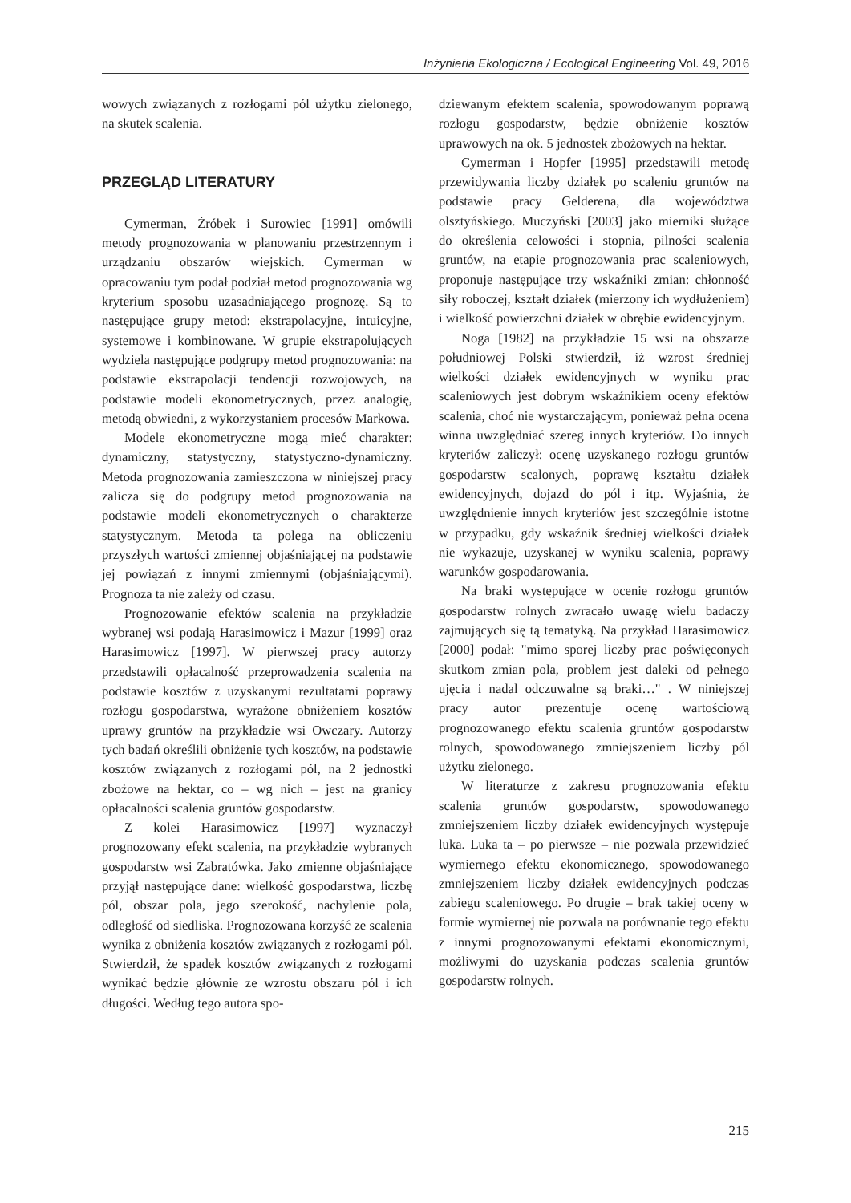Inżynieria Ekologiczna / Ecological Engineering Vol. 49, 2016
wowych związanych z rozłogami pól użytku zielonego, na skutek scalenia.
PRZEGLĄD LITERATURY
Cymerman, Żróbek i Surowiec [1991] omówili metody prognozowania w planowaniu przestrzennym i urządzaniu obszarów wiejskich. Cymerman w opracowaniu tym podał podział metod prognozowania wg kryterium sposobu uzasadniającego prognozę. Są to następujące grupy metod: ekstrapolacyjne, intuicyjne, systemowe i kombinowane. W grupie ekstrapolujących wydziela następujące podgrupy metod prognozowania: na podstawie ekstrapolacji tendencji rozwojowych, na podstawie modeli ekonometrycznych, przez analogię, metodą obwiedni, z wykorzystaniem procesów Markowa.
Modele ekonometryczne mogą mieć charakter: dynamiczny, statystyczny, statystyczno-dynamiczny. Metoda prognozowania zamieszczona w niniejszej pracy zalicza się do podgrupy metod prognozowania na podstawie modeli ekonometrycznych o charakterze statystycznym. Metoda ta polega na obliczeniu przyszłych wartości zmiennej objaśniającej na podstawie jej powiązań z innymi zmiennymi (objaśniającymi). Prognoza ta nie zależy od czasu.
Prognozowanie efektów scalenia na przykładzie wybranej wsi podają Harasimowicz i Mazur [1999] oraz Harasimowicz [1997]. W pierwszej pracy autorzy przedstawili opłacalność przeprowadzenia scalenia na podstawie kosztów z uzyskanymi rezultatami poprawy rozłogu gospodarstwa, wyrażone obniżeniem kosztów uprawy gruntów na przykładzie wsi Owczary. Autorzy tych badań określili obniżenie tych kosztów, na podstawie kosztów związanych z rozłogami pól, na 2 jednostki zbożowe na hektar, co – wg nich – jest na granicy opłacalności scalenia gruntów gospodarstw.
Z kolei Harasimowicz [1997] wyznaczył prognozowany efekt scalenia, na przykładzie wybranych gospodarstw wsi Zabratówka. Jako zmienne objaśniające przyjął następujące dane: wielkość gospodarstwa, liczbę pól, obszar pola, jego szerokość, nachylenie pola, odległość od siedliska. Prognozowana korzyść ze scalenia wynika z obniżenia kosztów związanych z rozłogami pól. Stwierdził, że spadek kosztów związanych z rozłogami wynikać będzie głównie ze wzrostu obszaru pól i ich długości. Według tego autora spo-
dziewanym efektem scalenia, spowodowanym poprawą rozłogu gospodarstw, będzie obniżenie kosztów uprawowych na ok. 5 jednostek zbożowych na hektar.
Cymerman i Hopfer [1995] przedstawili metodę przewidywania liczby działek po scaleniu gruntów na podstawie pracy Gelderena, dla województwa olsztyńskiego. Muczyński [2003] jako mierniki służące do określenia celowości i stopnia, pilności scalenia gruntów, na etapie prognozowania prac scaleniowych, proponuje następujące trzy wskaźniki zmian: chłonność siły roboczej, kształt działek (mierzony ich wydłużeniem) i wielkość powierzchni działek w obrębie ewidencyjnym.
Noga [1982] na przykładzie 15 wsi na obszarze południowej Polski stwierdził, iż wzrost średniej wielkości działek ewidencyjnych w wyniku prac scaleniowych jest dobrym wskaźnikiem oceny efektów scalenia, choć nie wystarczającym, ponieważ pełna ocena winna uwzględniać szereg innych kryteriów. Do innych kryteriów zaliczył: ocenę uzyskanego rozłogu gruntów gospodarstw scalonych, poprawę kształtu działek ewidencyjnych, dojazd do pól i itp. Wyjaśnia, że uwzględnienie innych kryteriów jest szczególnie istotne w przypadku, gdy wskaźnik średniej wielkości działek nie wykazuje, uzyskanej w wyniku scalenia, poprawy warunków gospodarowania.
Na braki występujące w ocenie rozłogu gruntów gospodarstw rolnych zwracało uwagę wielu badaczy zajmujących się tą tematyką. Na przykład Harasimowicz [2000] podał: "mimo sporej liczby prac poświęconych skutkom zmian pola, problem jest daleki od pełnego ujęcia i nadal odczuwalne są braki…" . W niniejszej pracy autor prezentuje ocenę wartościową prognozowanego efektu scalenia gruntów gospodarstw rolnych, spowodowanego zmniejszeniem liczby pól użytku zielonego.
W literaturze z zakresu prognozowania efektu scalenia gruntów gospodarstw, spowodowanego zmniejszeniem liczby działek ewidencyjnych występuje luka. Luka ta – po pierwsze – nie pozwala przewidzieć wymiernego efektu ekonomicznego, spowodowanego zmniejszeniem liczby działek ewidencyjnych podczas zabiegu scaleniowego. Po drugie – brak takiej oceny w formie wymiernej nie pozwala na porównanie tego efektu z innymi prognozowanymi efektami ekonomicznymi, możliwymi do uzyskania podczas scalenia gruntów gospodarstw rolnych.
215